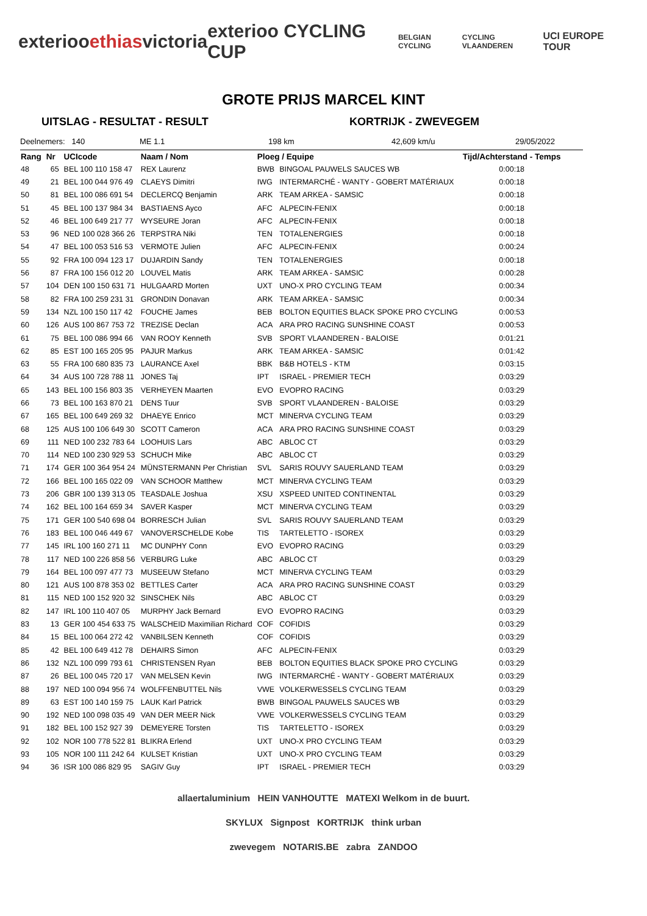exterioo ethias victoria exterioo CYCLING CUP BELGIAN CYCLING CYCLING VLAANDEREN UCI EUROPE TOUR
GROTE PRIJS MARCEL KINT
UITSLAG - RESULTAT - RESULT KORTRIJK - ZWEVEGEM
Deelnemers: 140 ME 1.1 198 km 42,609 km/u 29/05/2022
| Rang | Nr | UCIcode | Naam / Nom | Ploeg / Equipe | | Tijd/Achterstand - Temps |
| --- | --- | --- | --- | --- | --- | --- |
| 48 | 65 | BEL 100 110 158 47 | REX Laurenz | BWB | BINGOAL PAUWELS SAUCES WB | 0:00:18 |
| 49 | 21 | BEL 100 044 976 49 | CLAEYS Dimitri | IWG | INTERMARCHÉ - WANTY - GOBERT MATÉRIAUX | 0:00:18 |
| 50 | 81 | BEL 100 086 691 54 | DECLERCQ Benjamin | ARK | TEAM ARKEA - SAMSIC | 0:00:18 |
| 51 | 45 | BEL 100 137 984 34 | BASTIAENS Ayco | AFC | ALPECIN-FENIX | 0:00:18 |
| 52 | 46 | BEL 100 649 217 77 | WYSEURE Joran | AFC | ALPECIN-FENIX | 0:00:18 |
| 53 | 96 | NED 100 028 366 26 | TERPSTRA Niki | TEN | TOTALENERGIES | 0:00:18 |
| 54 | 47 | BEL 100 053 516 53 | VERMOTE Julien | AFC | ALPECIN-FENIX | 0:00:24 |
| 55 | 92 | FRA 100 094 123 17 | DUJARDIN Sandy | TEN | TOTALENERGIES | 0:00:18 |
| 56 | 87 | FRA 100 156 012 20 | LOUVEL Matis | ARK | TEAM ARKEA - SAMSIC | 0:00:28 |
| 57 | 104 | DEN 100 150 631 71 | HULGAARD Morten | UXT | UNO-X PRO CYCLING TEAM | 0:00:34 |
| 58 | 82 | FRA 100 259 231 31 | GRONDIN Donavan | ARK | TEAM ARKEA - SAMSIC | 0:00:34 |
| 59 | 134 | NZL 100 150 117 42 | FOUCHE James | BEB | BOLTON EQUITIES BLACK SPOKE PRO CYCLING | 0:00:53 |
| 60 | 126 | AUS 100 867 753 72 | TREZISE Declan | ACA | ARA PRO RACING SUNSHINE COAST | 0:00:53 |
| 61 | 75 | BEL 100 086 994 66 | VAN ROOY Kenneth | SVB | SPORT VLAANDEREN - BALOISE | 0:01:21 |
| 62 | 85 | EST 100 165 205 95 | PAJUR Markus | ARK | TEAM ARKEA - SAMSIC | 0:01:42 |
| 63 | 55 | FRA 100 680 835 73 | LAURANCE Axel | BBK | B&B HOTELS - KTM | 0:03:15 |
| 64 | 34 | AUS 100 728 788 11 | JONES Taj | IPT | ISRAEL - PREMIER TECH | 0:03:29 |
| 65 | 143 | BEL 100 156 803 35 | VERHEYEN Maarten | EVO | EVOPRO RACING | 0:03:29 |
| 66 | 73 | BEL 100 163 870 21 | DENS Tuur | SVB | SPORT VLAANDEREN - BALOISE | 0:03:29 |
| 67 | 165 | BEL 100 649 269 32 | DHAEYE Enrico | MCT | MINERVA CYCLING TEAM | 0:03:29 |
| 68 | 125 | AUS 100 106 649 30 | SCOTT Cameron | ACA | ARA PRO RACING SUNSHINE COAST | 0:03:29 |
| 69 | 111 | NED 100 232 783 64 | LOOHUIS Lars | ABC | ABLOC CT | 0:03:29 |
| 70 | 114 | NED 100 230 929 53 | SCHUCH Mike | ABC | ABLOC CT | 0:03:29 |
| 71 | 174 | GER 100 364 954 24 | MÜNSTERMANN Per Christian | SVL | SARIS ROUVY SAUERLAND TEAM | 0:03:29 |
| 72 | 166 | BEL 100 165 022 09 | VAN SCHOOR Matthew | MCT | MINERVA CYCLING TEAM | 0:03:29 |
| 73 | 206 | GBR 100 139 313 05 | TEASDALE Joshua | XSU | XSPEED UNITED CONTINENTAL | 0:03:29 |
| 74 | 162 | BEL 100 164 659 34 | SAVER Kasper | MCT | MINERVA CYCLING TEAM | 0:03:29 |
| 75 | 171 | GER 100 540 698 04 | BORRESCH Julian | SVL | SARIS ROUVY SAUERLAND TEAM | 0:03:29 |
| 76 | 183 | BEL 100 046 449 67 | VANOVERSCHELDE Kobe | TIS | TARTELETTO - ISOREX | 0:03:29 |
| 77 | 145 | IRL 100 160 271 11 | MC DUNPHY Conn | EVO | EVOPRO RACING | 0:03:29 |
| 78 | 117 | NED 100 226 858 56 | VERBURG Luke | ABC | ABLOC CT | 0:03:29 |
| 79 | 164 | BEL 100 097 477 73 | MUSEEUW Stefano | MCT | MINERVA CYCLING TEAM | 0:03:29 |
| 80 | 121 | AUS 100 878 353 02 | BETTLES Carter | ACA | ARA PRO RACING SUNSHINE COAST | 0:03:29 |
| 81 | 115 | NED 100 152 920 32 | SINSCHEK Nils | ABC | ABLOC CT | 0:03:29 |
| 82 | 147 | IRL 100 110 407 05 | MURPHY Jack Bernard | EVO | EVOPRO RACING | 0:03:29 |
| 83 | 13 | GER 100 454 633 75 | WALSCHEID Maximilian Richard | COF | COFIDIS | 0:03:29 |
| 84 | 15 | BEL 100 064 272 42 | VANBILSEN Kenneth | COF | COFIDIS | 0:03:29 |
| 85 | 42 | BEL 100 649 412 78 | DEHAIRS Simon | AFC | ALPECIN-FENIX | 0:03:29 |
| 86 | 132 | NZL 100 099 793 61 | CHRISTENSEN Ryan | BEB | BOLTON EQUITIES BLACK SPOKE PRO CYCLING | 0:03:29 |
| 87 | 26 | BEL 100 045 720 17 | VAN MELSEN Kevin | IWG | INTERMARCHÉ - WANTY - GOBERT MATÉRIAUX | 0:03:29 |
| 88 | 197 | NED 100 094 956 74 | WOLFFENBUTTEL Nils | VWE | VOLKERWESSELS CYCLING TEAM | 0:03:29 |
| 89 | 63 | EST 100 140 159 75 | LAUK Karl Patrick | BWB | BINGOAL PAUWELS SAUCES WB | 0:03:29 |
| 90 | 192 | NED 100 098 035 49 | VAN DER MEER Nick | VWE | VOLKERWESSELS CYCLING TEAM | 0:03:29 |
| 91 | 182 | BEL 100 152 927 39 | DEMEYERE Torsten | TIS | TARTELETTO - ISOREX | 0:03:29 |
| 92 | 102 | NOR 100 778 522 81 | BLIKRA Erlend | UXT | UNO-X PRO CYCLING TEAM | 0:03:29 |
| 93 | 105 | NOR 100 111 242 64 | KULSET Kristian | UXT | UNO-X PRO CYCLING TEAM | 0:03:29 |
| 94 | 36 | ISR 100 086 829 95 | SAGIV Guy | IPT | ISRAEL - PREMIER TECH | 0:03:29 |
allaertaluminium HEIN VANHOUTTE MATEXI Welkom in de buurt.
SKYLUX Signpost KORTRIJK think urban
zwevegem NOTARIS.BE zabra ZANDOO